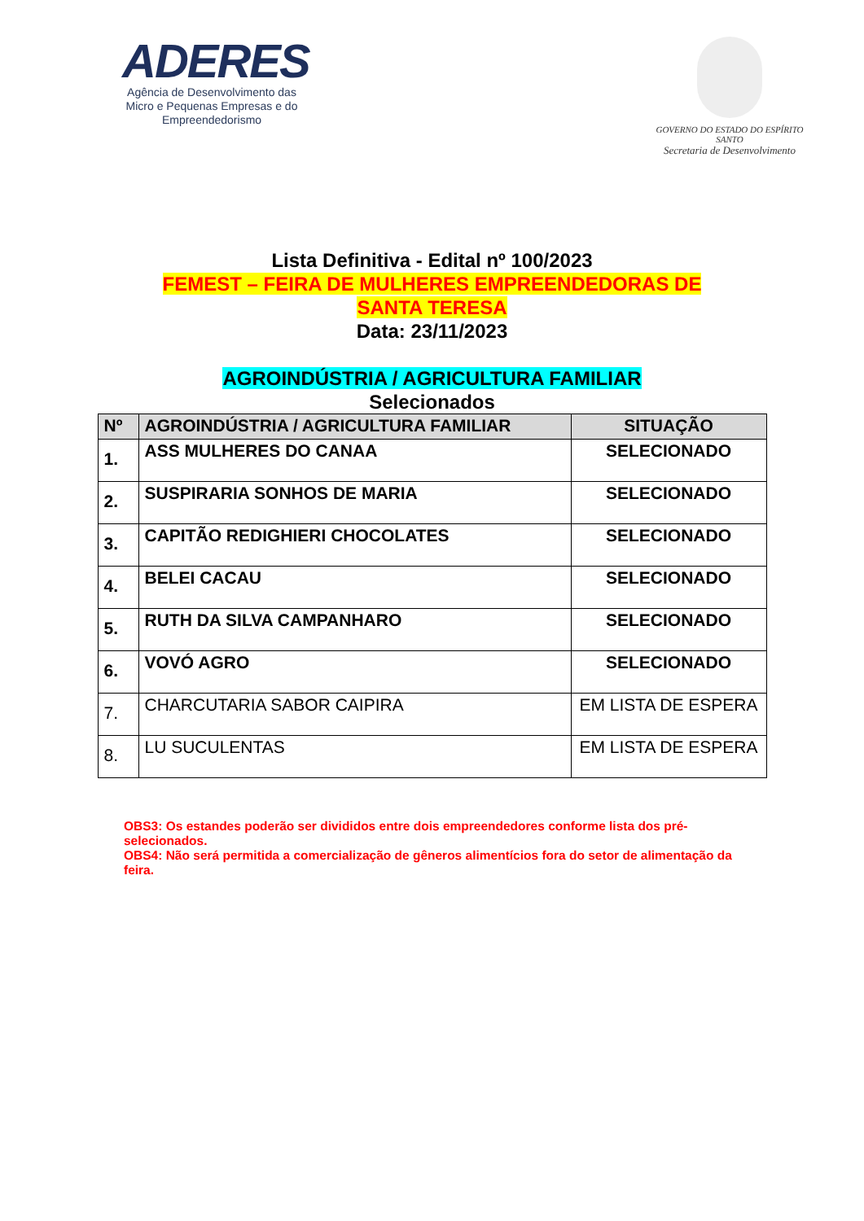ADERES
Agência de Desenvolvimento das Micro e Pequenas Empresas e do Empreendedorismo
GOVERNO DO ESTADO DO ESPÍRITO SANTO
Secretaria de Desenvolvimento
Lista Definitiva - Edital nº 100/2023
FEMEST – FEIRA DE MULHERES EMPREENDEDORAS DE
SANTA TERESA
Data: 23/11/2023
AGROINDÚSTRIA / AGRICULTURA FAMILIAR
Selecionados
| Nº | AGROINDÚSTRIA / AGRICULTURA FAMILIAR | SITUAÇÃO |
| --- | --- | --- |
| 1. | ASS MULHERES DO CANAA | SELECIONADO |
| 2. | SUSPIRARIA SONHOS DE MARIA | SELECIONADO |
| 3. | CAPITÃO REDIGHIERI CHOCOLATES | SELECIONADO |
| 4. | BELEI CACAU | SELECIONADO |
| 5. | RUTH DA SILVA CAMPANHARO | SELECIONADO |
| 6. | VOVÓ AGRO | SELECIONADO |
| 7. | CHARCUTARIA SABOR CAIPIRA | EM LISTA DE ESPERA |
| 8. | LU SUCULENTAS | EM LISTA DE ESPERA |
OBS3: Os estandes poderão ser divididos entre dois empreendedores conforme lista dos pré-selecionados.
OBS4: Não será permitida a comercialização de gêneros alimentícios fora do setor de alimentação da feira.